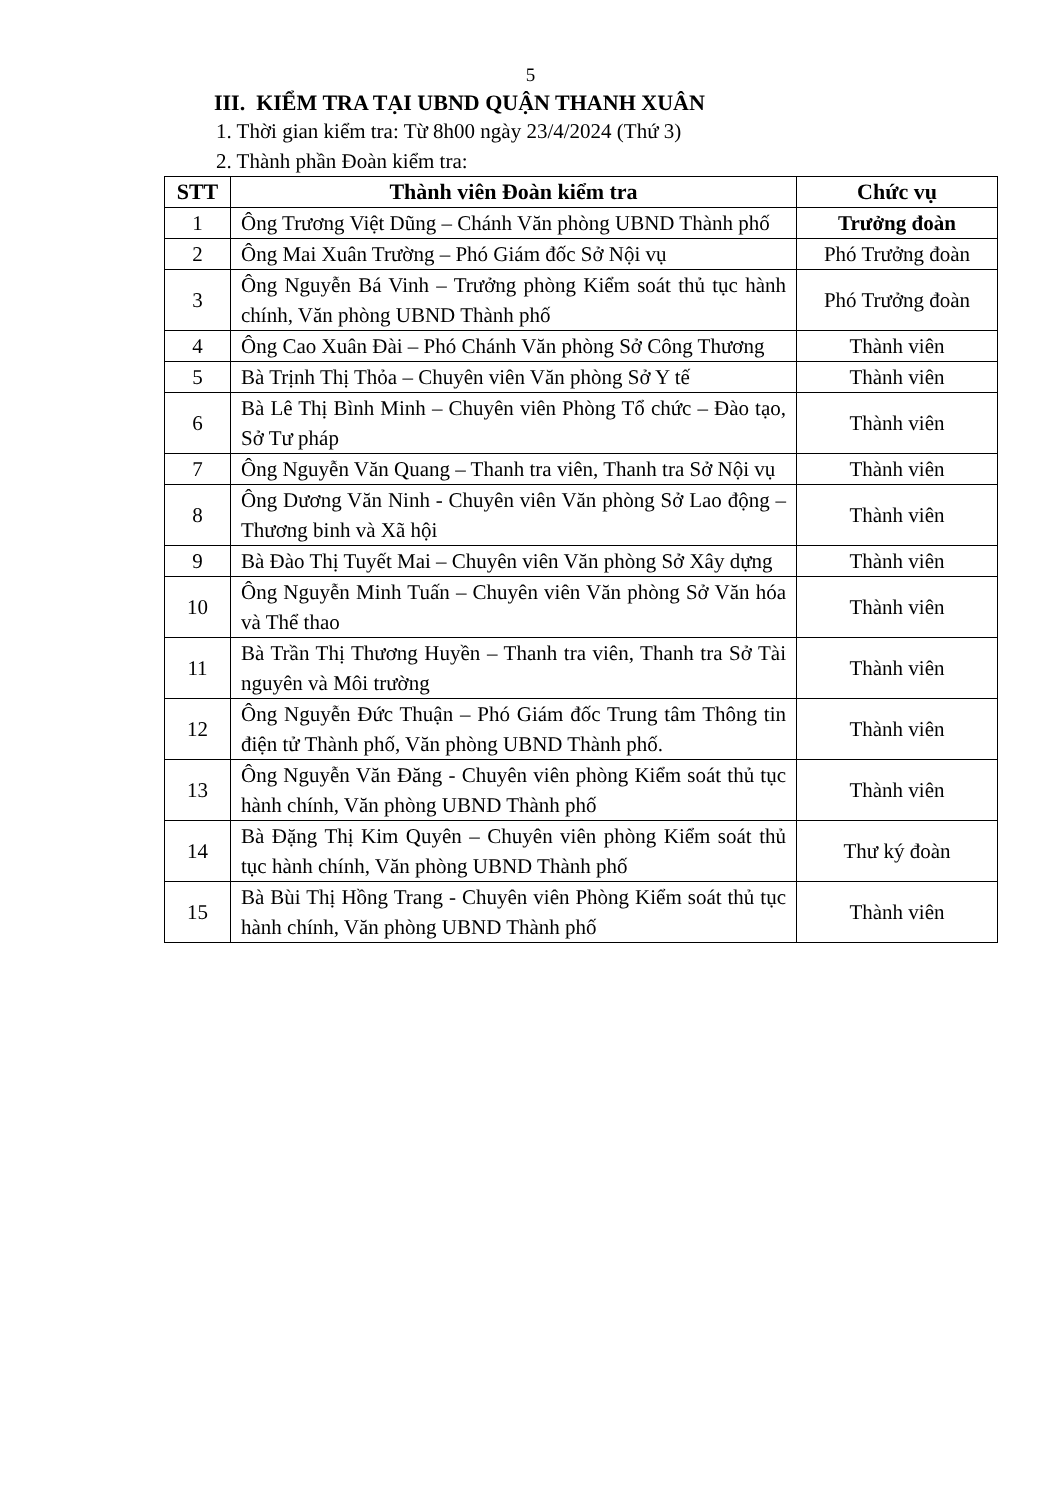5
III. KIỂM TRA TẠI UBND QUẬN THANH XUÂN
1. Thời gian kiểm tra: Từ 8h00 ngày 23/4/2024 (Thứ 3)
2. Thành phần Đoàn kiểm tra:
| STT | Thành viên Đoàn kiểm tra | Chức vụ |
| --- | --- | --- |
| 1 | Ông Trương Việt Dũng – Chánh Văn phòng UBND Thành phố | Trưởng đoàn |
| 2 | Ông Mai Xuân Trường – Phó Giám đốc Sở Nội vụ | Phó Trưởng đoàn |
| 3 | Ông Nguyễn Bá Vinh – Trưởng phòng Kiểm soát thủ tục hành chính, Văn phòng UBND Thành phố | Phó Trưởng đoàn |
| 4 | Ông Cao Xuân Đài – Phó Chánh Văn phòng Sở Công Thương | Thành viên |
| 5 | Bà Trịnh Thị Thỏa – Chuyên viên Văn phòng Sở Y tế | Thành viên |
| 6 | Bà Lê Thị Bình Minh – Chuyên viên Phòng Tổ chức – Đào tạo, Sở Tư pháp | Thành viên |
| 7 | Ông Nguyễn Văn Quang – Thanh tra viên, Thanh tra Sở Nội vụ | Thành viên |
| 8 | Ông Dương Văn Ninh - Chuyên viên Văn phòng Sở Lao động – Thương binh và Xã hội | Thành viên |
| 9 | Bà Đào Thị Tuyết Mai – Chuyên viên Văn phòng Sở Xây dựng | Thành viên |
| 10 | Ông Nguyễn Minh Tuấn – Chuyên viên Văn phòng Sở Văn hóa và Thể thao | Thành viên |
| 11 | Bà Trần Thị Thương Huyền – Thanh tra viên, Thanh tra Sở Tài nguyên và Môi trường | Thành viên |
| 12 | Ông Nguyễn Đức Thuận – Phó Giám đốc Trung tâm Thông tin điện tử Thành phố, Văn phòng UBND Thành phố. | Thành viên |
| 13 | Ông Nguyễn Văn Đăng - Chuyên viên phòng Kiểm soát thủ tục hành chính, Văn phòng UBND Thành phố | Thành viên |
| 14 | Bà Đặng Thị Kim Quyên – Chuyên viên phòng Kiểm soát thủ tục hành chính, Văn phòng UBND Thành phố | Thư ký đoàn |
| 15 | Bà Bùi Thị Hồng Trang - Chuyên viên Phòng Kiểm soát thủ tục hành chính, Văn phòng UBND Thành phố | Thành viên |